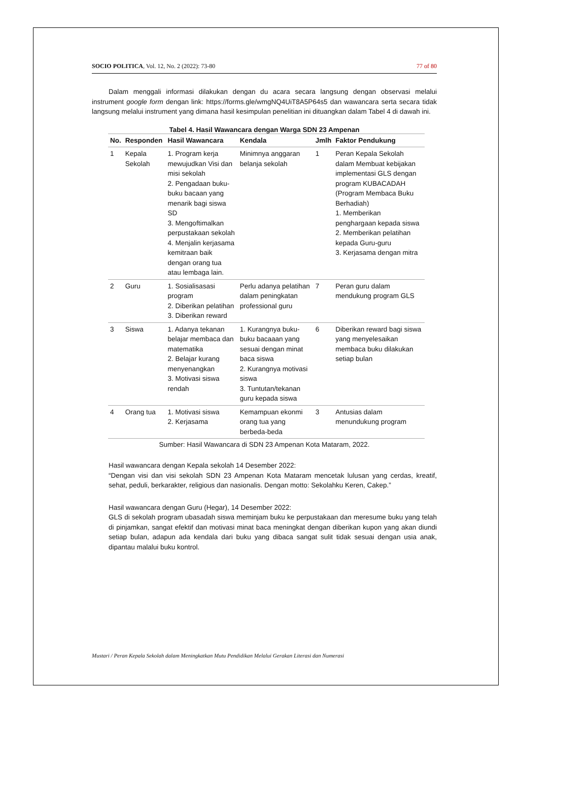SOCIO POLITICA, Vol. 12, No. 2 (2022): 73-80 77 of 80
Dalam menggali informasi dilakukan dengan du acara secara langsung dengan observasi melalui instrument google form dengan link: https://forms.gle/wmgNQ4UiT8A5P64s5 dan wawancara serta secara tidak langsung melalui instrument yang dimana hasil kesimpulan penelitian ini dituangkan dalam Tabel 4 di dawah ini.
Tabel 4. Hasil Wawancara dengan Warga SDN 23 Ampenan
| No. | Responden | Hasil Wawancara | Kendala | Jmlh | Faktor Pendukung |
| --- | --- | --- | --- | --- | --- |
| 1 | Kepala Sekolah | 1. Program kerja mewujudkan Visi dan misi sekolah 2. Pengadaan buku-buku bacaan yang menarik bagi siswa SD 3. Mengoftimalkan perpustakaan sekolah 4. Menjalin kerjasama kemitraan baik dengan orang tua atau lembaga lain. | Minimnya anggaran belanja sekolah | 1 | Peran Kepala Sekolah dalam Membuat kebijakan implementasi GLS dengan program KUBACADAH (Program Membaca Buku Berhadiah) 1. Memberikan penghargaan kepada siswa 2. Memberikan pelatihan kepada Guru-guru 3. Kerjasama dengan mitra |
| 2 | Guru | 1. Sosialisasasi program 2. Diberikan pelatihan 3. Diberikan reward | Perlu adanya pelatihan dalam peningkatan professional guru | 7 | Peran guru dalam mendukung program GLS |
| 3 | Siswa | 1. Adanya tekanan belajar membaca dan matematika 2. Belajar kurang menyenangkan 3. Motivasi siswa rendah | 1. Kurangnya buku-buku bacaaan yang sesuai dengan minat baca siswa 2. Kurangnya motivasi siswa 3. Tuntutan/tekanan guru kepada siswa | 6 | Diberikan reward bagi siswa yang menyelesaikan membaca buku dilakukan setiap bulan |
| 4 | Orang tua | 1. Motivasi siswa 2. Kerjasama | Kemampuan ekonmi orang tua yang berbeda-beda | 3 | Antusias dalam menundukung program |
Sumber: Hasil Wawancara di SDN 23 Ampenan Kota Mataram, 2022.
Hasil wawancara dengan Kepala sekolah 14 Desember 2022:
“Dengan visi dan visi sekolah SDN 23 Ampenan Kota Mataram mencetak lulusan yang cerdas, kreatif, sehat, peduli, berkarakter, religious dan nasionalis. Dengan motto: Sekolahku Keren, Cakep.”
Hasil wawancara dengan Guru (Hegar), 14 Desember 2022:
GLS di sekolah program ubasadah siswa meminjam buku ke perpustakaan dan meresume buku yang telah di pinjamkan, sangat efektif dan motivasi minat baca meningkat dengan diberikan kupon yang akan diundi setiap bulan, adapun ada kendala dari buku yang dibaca sangat sulit tidak sesuai dengan usia anak, dipantau malalui buku kontrol.
Mustari / Peran Kepala Sekolah dalam Meningkatkan Mutu Pendidikan Melalui Gerakan Literasi dan Numerasi